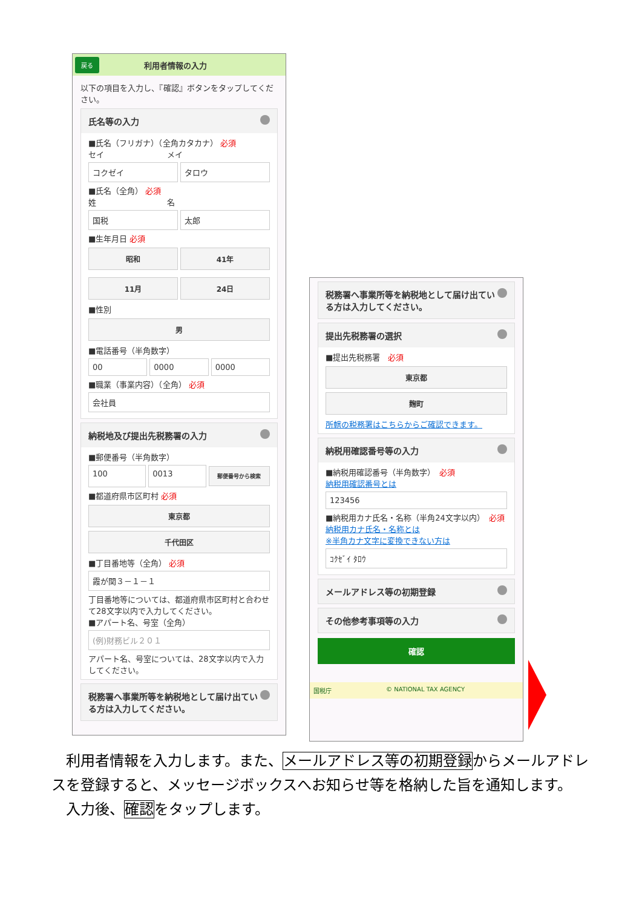戻る 利用者情報の入力
以下の項目を入力し、『確認』ボタンをタップしてください。
氏名等の入力
■氏名（フリガナ）（全角カタカナ） 必須
セイ　　　　　　　　メイ
コクゼイ タロウ
■氏名（全角） 必須
姓　　　　　　　　　名
国税 太郎
■生年月日 必須
昭和 41年
11月 24日
■性別
男
■電話番号（半角数字）
00 0000 0000
■職業（事業内容）（全角） 必須
会社員
納税地及び提出先税務署の入力
■郵便番号（半角数字）
100 0013
郵便番号から検索
■都道府県市区町村 必須
東京都
千代田区
■丁目番地等（全角） 必須
霞が関３－１－１
丁目番地等については、都道府県市区町村と合わせて28文字以内で入力してください。
■アパート名、号室（全角）
(例)財務ビル２０１
アパート名、号室については、28文字以内で入力してください。
税務署へ事業所等を納税地として届け出ている方は入力してください。
税務署へ事業所等を納税地として届け出ている方は入力してください。
提出先税務署の選択
■提出先税務署　必須
東京都
麹町
所轄の税務署はこちらからご確認できます。
納税用確認番号等の入力
■納税用確認番号（半角数字）　必須
納税用確認番号とは
123456
■納税用カナ氏名・名称（半角24文字以内）　必須
納税用カナ氏名・名称とは
※半角カナ文字に変換できない方は
ｺｸｾﾞｲ ﾀﾛｳ
メールアドレス等の初期登録
その他参考事項等の入力
確認
国税庁 © NATIONAL TAX AGENCY
　利用者情報を入力します。また、メールアドレス等の初期登録からメールアドレスを登録すると、メッセージボックスへお知らせ等を格納した旨を通知します。
　入力後、確認をタップします。